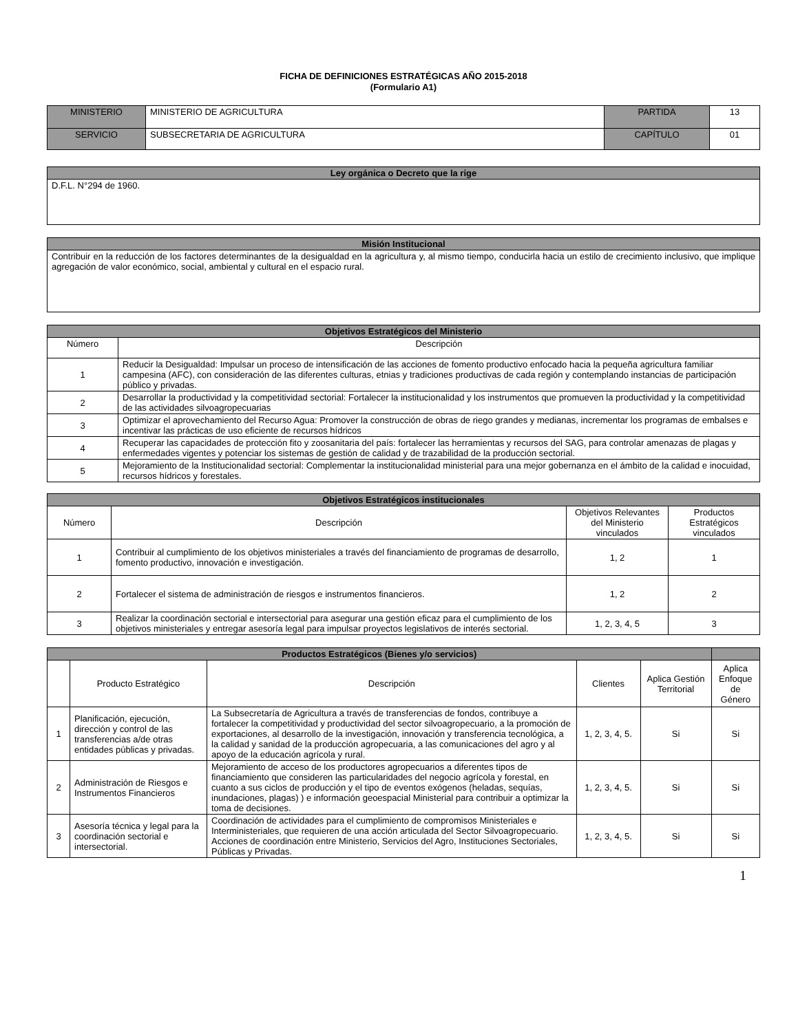FICHA DE DEFINICIONES ESTRATÉGICAS AÑO 2015-2018
(Formulario A1)
| MINISTERIO | MINISTERIO DE AGRICULTURA | PARTIDA | 13 |
| SERVICIO | SUBSECRETARIA DE AGRICULTURA | CAPÍTULO | 01 |
| Ley orgánica o Decreto que la rige |
| --- |
| D.F.L. N°294 de 1960. |
| Misión Institucional |
| --- |
| Contribuir en la reducción de los factores determinantes de la desigualdad en la agricultura y, al mismo tiempo, conducirla hacia un estilo de crecimiento inclusivo, que implique agregación de valor económico, social, ambiental y cultural en el espacio rural. |
| Objetivos Estratégicos del Ministerio | |
| --- | --- |
| Número | Descripción |
| 1 | Reducir la Desigualdad: Impulsar un proceso de intensificación de las acciones de fomento productivo enfocado hacia la pequeña agricultura familiar campesina (AFC), con consideración de las diferentes culturas, etnias y tradiciones productivas de cada región y contemplando instancias de participación público y privadas. |
| 2 | Desarrollar la productividad y la competitividad sectorial: Fortalecer la institucionalidad y los instrumentos que promueven la productividad y la competitividad de las actividades silvoagropecuarias |
| 3 | Optimizar el aprovechamiento del Recurso Agua: Promover la construcción de obras de riego grandes y medianas, incrementar los programas de embalses e incentivar las prácticas de uso eficiente de recursos hídricos |
| 4 | Recuperar las capacidades de protección fito y zoosanitaria del país: fortalecer las herramientas y recursos del SAG, para controlar amenazas de plagas y enfermedades vigentes y potenciar los sistemas de gestión de calidad y de trazabilidad de la producción sectorial. |
| 5 | Mejoramiento de la Institucionalidad sectorial: Complementar la institucionalidad ministerial para una mejor gobernanza en el ámbito de la calidad e inocuidad, recursos hídricos y forestales. |
| Objetivos Estratégicos institucionales | | | |
| --- | --- | --- | --- |
| Número | Descripción | Objetivos Relevantes del Ministerio vinculados | Productos Estratégicos vinculados |
| 1 | Contribuir al cumplimiento de los objetivos ministeriales a través del financiamiento de programas de desarrollo, fomento productivo, innovación e investigación. | 1, 2 | 1 |
| 2 | Fortalecer el sistema de administración de riesgos e instrumentos financieros. | 1, 2 | 2 |
| 3 | Realizar la coordinación sectorial e intersectorial para asegurar una gestión eficaz para el cumplimiento de los objetivos ministeriales y entregar asesoría legal para impulsar proyectos legislativos de interés sectorial. | 1, 2, 3, 4, 5 | 3 |
| Productos Estratégicos (Bienes y/o servicios) | | | | | | |
| --- | --- | --- | --- | --- | --- | --- |
| | Producto Estratégico | Descripción | Clientes | Aplica Gestión Territorial | Aplica Enfoque de Género | |
| 1 | Planificación, ejecución, dirección y control de las transferencias a/de otras entidades públicas y privadas. | La Subsecretaría de Agricultura a través de transferencias de fondos, contribuye a fortalecer la competitividad y productividad del sector silvoagropecuario, a la promoción de exportaciones, al desarrollo de la investigación, innovación y transferencia tecnológica, a la calidad y sanidad de la producción agropecuaria, a las comunicaciones del agro y al apoyo de la educación agrícola y rural. | 1, 2, 3, 4, 5. | Si | Si | |
| 2 | Administración de Riesgos e Instrumentos Financieros | Mejoramiento de acceso de los productores agropecuarios a diferentes tipos de financiamiento que consideren las particularidades del negocio agrícola y forestal, en cuanto a sus ciclos de producción y el tipo de eventos exógenos (heladas, sequías, inundaciones, plagas) ) e información geoespacial Ministerial para contribuir a optimizar la toma de decisiones. | 1, 2, 3, 4, 5. | Si | Si | |
| 3 | Asesoría técnica y legal para la coordinación sectorial e intersectorial. | Coordinación de actividades para el cumplimiento de compromisos Ministeriales e Interministeriales, que requieren de una acción articulada del Sector Silvoagropecuario. Acciones de coordinación entre Ministerio, Servicios del Agro, Instituciones Sectoriales, Públicas y Privadas. | 1, 2, 3, 4, 5. | Si | Si | |
1